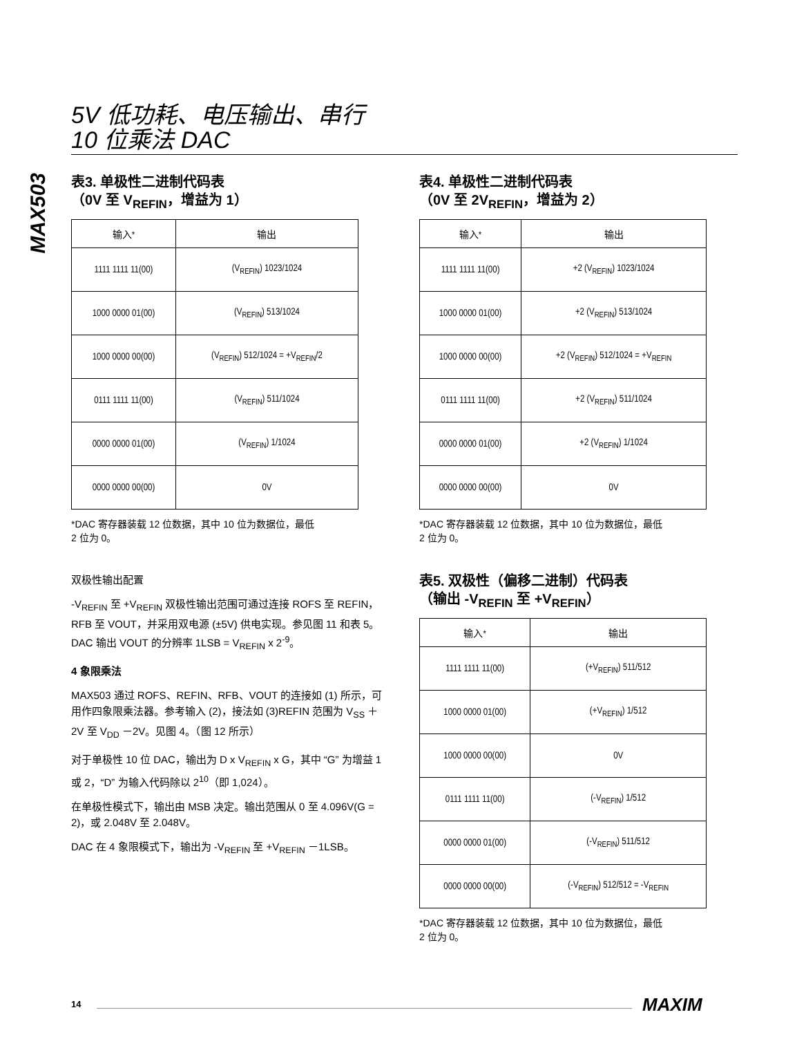5V 低功耗、电压输出、串行
10 位乘法 DAC
MAX503
表3. 单极性二进制代码表
（0V 至 V<sub>REFIN</sub>，增益为 1）
| 输入* | 输出 |
| --- | --- |
| 1111 1111 11(00) | (V<sub>REFIN</sub>) 1023/1024 |
| 1000 0000 01(00) | (V<sub>REFIN</sub>) 513/1024 |
| 1000 0000 00(00) | (V<sub>REFIN</sub>) 512/1024 = +V<sub>REFIN</sub>/2 |
| 0111 1111 11(00) | (V<sub>REFIN</sub>) 511/1024 |
| 0000 0000 01(00) | (V<sub>REFIN</sub>) 1/1024 |
| 0000 0000 00(00) | 0V |
*DAC 寄存器装载 12 位数据，其中 10 位为数据位，最低
2 位为 0。
双极性输出配置
-V<sub>REFIN</sub> 至 +V<sub>REFIN</sub> 双极性输出范围可通过连接 ROFS 至 REFIN，RFB 至 VOUT，并采用双电源 (±5V) 供电实现。参见图 11 和表 5。DAC 输出 VOUT 的分辨率 1LSB = V<sub>REFIN</sub> x 2<sup>-9</sup>。
4 象限乘法
MAX503 通过 ROFS、REFIN、RFB、VOUT 的连接如 (1) 所示，可用作四象限乘法器。参考输入 (2)，接法如 (3)REFIN 范围为 V<sub>SS</sub> ＋2V 至 V<sub>DD</sub> －2V。见图 4。（图 12 所示）
对于单极性 10 位 DAC，输出为 D x V<sub>REFIN</sub> x G，其中 “G” 为增益 1 或 2，“D” 为输入代码除以 2<sup>10</sup>（即 1,024）。
在单极性模式下，输出由 MSB 决定。输出范围从 0 至 4.096V(G = 2)，或 2.048V 至 2.048V。
DAC 在 4 象限模式下，输出为 -V<sub>REFIN</sub> 至 +V<sub>REFIN</sub> －1LSB。
表4. 单极性二进制代码表
（0V 至 2V<sub>REFIN</sub>，增益为 2）
| 输入* | 输出 |
| --- | --- |
| 1111 1111 11(00) | +2 (V<sub>REFIN</sub>) 1023/1024 |
| 1000 0000 01(00) | +2 (V<sub>REFIN</sub>) 513/1024 |
| 1000 0000 00(00) | +2 (V<sub>REFIN</sub>) 512/1024 = +V<sub>REFIN</sub> |
| 0111 1111 11(00) | +2 (V<sub>REFIN</sub>) 511/1024 |
| 0000 0000 01(00) | +2 (V<sub>REFIN</sub>) 1/1024 |
| 0000 0000 00(00) | 0V |
*DAC 寄存器装载 12 位数据，其中 10 位为数据位，最低
2 位为 0。
表5. 双极性（偏移二进制）代码表
（输出 -V<sub>REFIN</sub> 至 +V<sub>REFIN</sub>）
| 输入* | 输出 |
| --- | --- |
| 1111 1111 11(00) | (+V<sub>REFIN</sub>) 511/512 |
| 1000 0000 01(00) | (+V<sub>REFIN</sub>) 1/512 |
| 1000 0000 00(00) | 0V |
| 0111 1111 11(00) | (-V<sub>REFIN</sub>) 1/512 |
| 0000 0000 01(00) | (-V<sub>REFIN</sub>) 511/512 |
| 0000 0000 00(00) | (-V<sub>REFIN</sub>) 512/512 = -V<sub>REFIN</sub> |
*DAC 寄存器装载 12 位数据，其中 10 位为数据位，最低
2 位为 0。
14 MAXIM